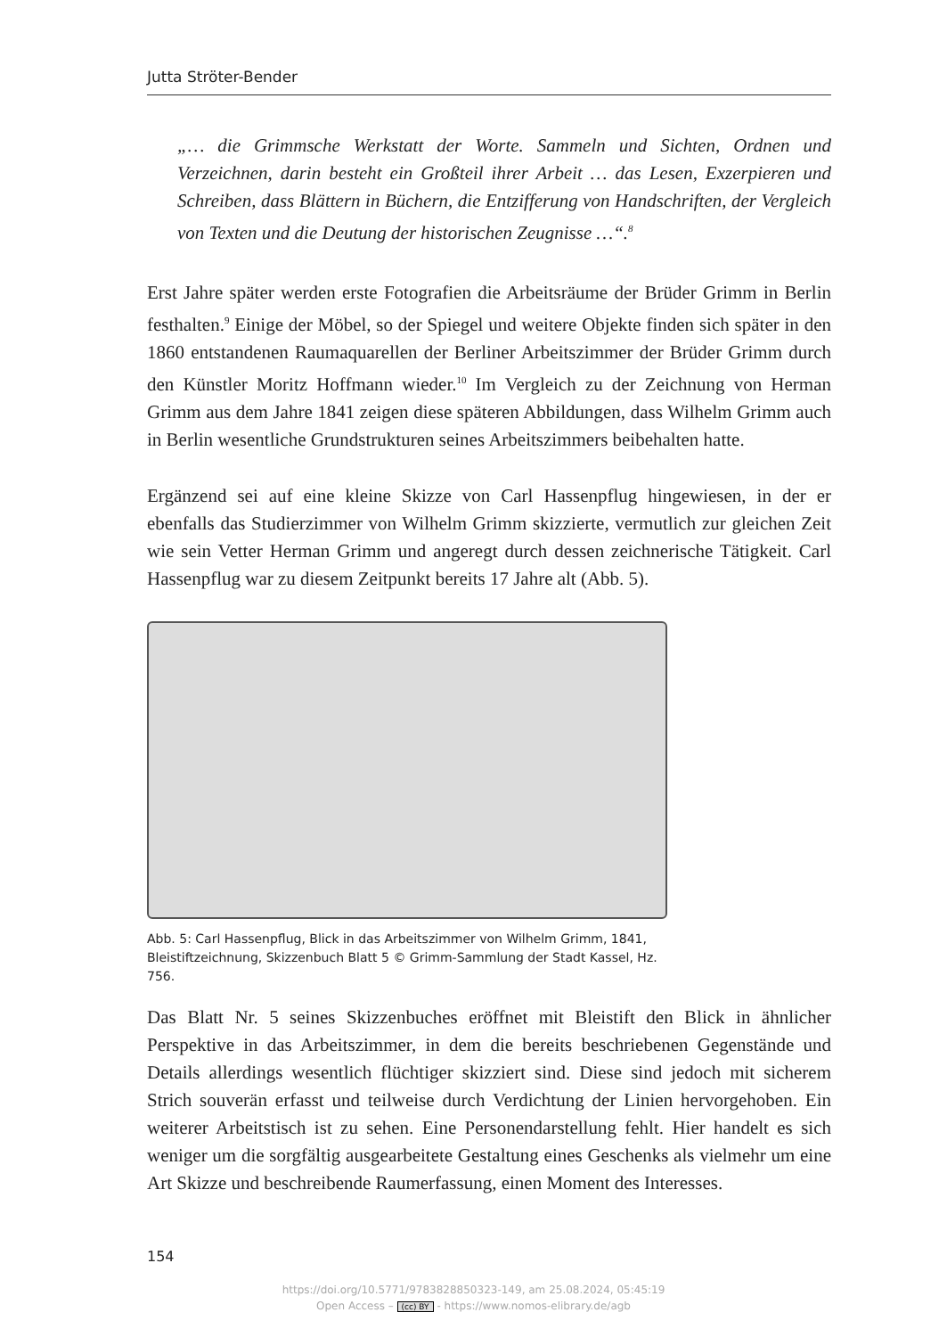Jutta Ströter-Bender
„… die Grimmsche Werkstatt der Worte. Sammeln und Sichten, Ordnen und Verzeichnen, darin besteht ein Großteil ihrer Arbeit … das Lesen, Exzerpieren und Schreiben, dass Blättern in Büchern, die Entzifferung von Handschriften, der Vergleich von Texten und die Deutung der historischen Zeugnisse …“.<sup>8</sup>
Erst Jahre später werden erste Fotografien die Arbeitsräume der Brüder Grimm in Berlin festhalten.<sup>9</sup> Einige der Möbel, so der Spiegel und weitere Objekte finden sich später in den 1860 entstandenen Raumaquarellen der Berliner Arbeitszimmer der Brüder Grimm durch den Künstler Moritz Hoffmann wieder.<sup>10</sup> Im Vergleich zu der Zeichnung von Herman Grimm aus dem Jahre 1841 zeigen diese späteren Abbildungen, dass Wilhelm Grimm auch in Berlin wesentliche Grundstrukturen seines Arbeitszimmers beibehalten hatte.
Ergänzend sei auf eine kleine Skizze von Carl Hassenpflug hingewiesen, in der er ebenfalls das Studierzimmer von Wilhelm Grimm skizzierte, vermutlich zur gleichen Zeit wie sein Vetter Herman Grimm und angeregt durch dessen zeichnerische Tätigkeit. Carl Hassenpflug war zu diesem Zeitpunkt bereits 17 Jahre alt (Abb. 5).
Abb. 5: Carl Hassenpflug, Blick in das Arbeitszimmer von Wilhelm Grimm, 1841, Bleistiftzeichnung, Skizzenbuch Blatt 5 © Grimm-Sammlung der Stadt Kassel, Hz. 756.
Das Blatt Nr. 5 seines Skizzenbuches eröffnet mit Bleistift den Blick in ähnlicher Perspektive in das Arbeitszimmer, in dem die bereits beschriebenen Gegenstände und Details allerdings wesentlich flüchtiger skizziert sind. Diese sind jedoch mit sicherem Strich souverän erfasst und teilweise durch Verdichtung der Linien hervorgehoben. Ein weiterer Arbeitstisch ist zu sehen. Eine Personendarstellung fehlt. Hier handelt es sich weniger um die sorgfältig ausgearbeitete Gestaltung eines Geschenks als vielmehr um eine Art Skizze und beschreibende Raumerfassung, einen Moment des Interesses.
154
https://doi.org/10.5771/9783828850323-149, am 25.08.2024, 05:45:19
Open Access – (cc) BY - https://www.nomos-elibrary.de/agb